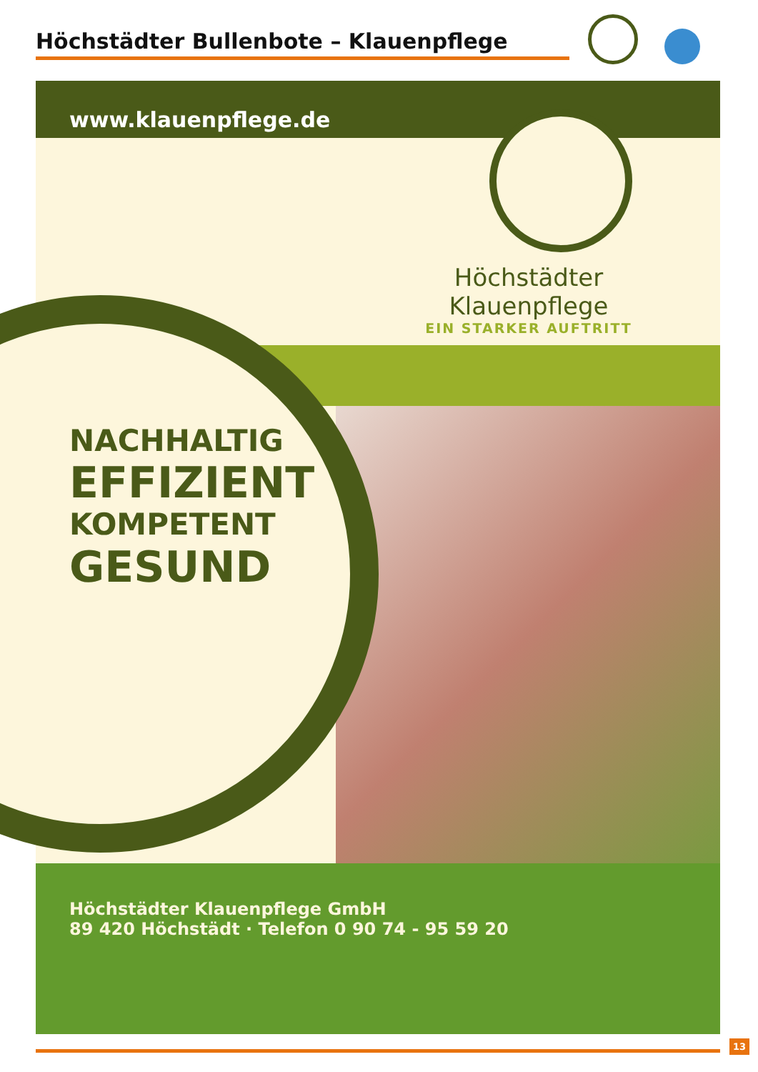Höchstädter Bullenbote – Klauenpflege
www.klauenpflege.de
Höchstädter Klauenpflege
EIN STARKER AUFTRITT
NACHHALTIG
EFFIZIENT
KOMPETENT
GESUND
Höchstädter Klauenpflege GmbH
89 420 Höchstädt · Telefon 0 90 74 - 95 59 20
13